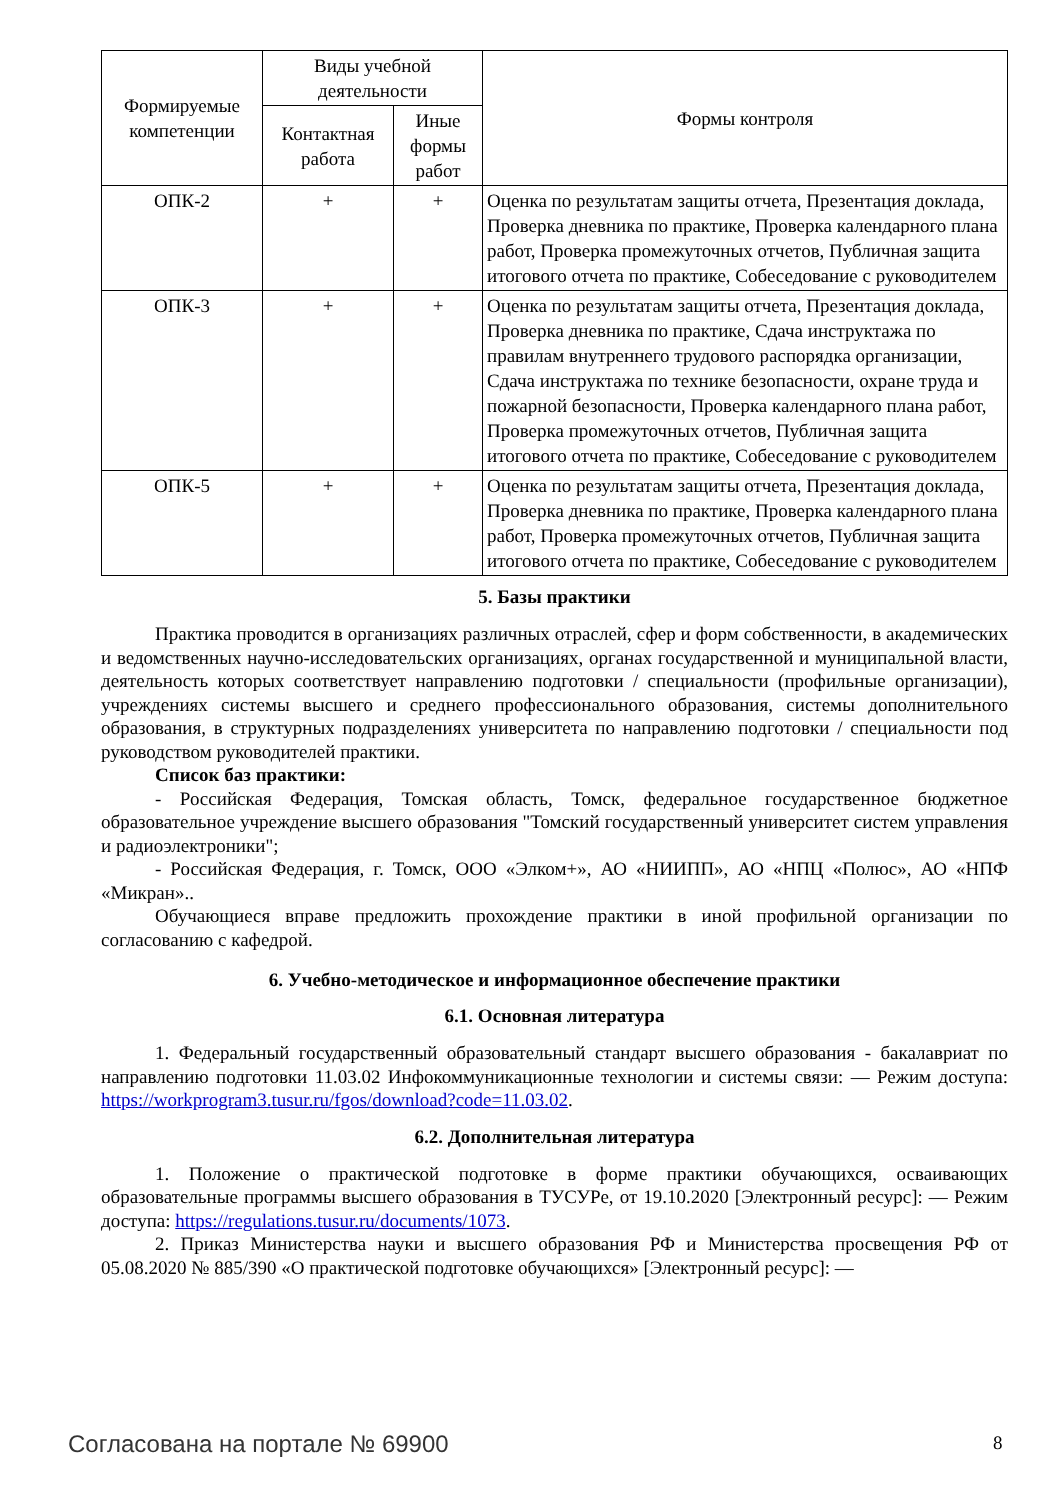| Формируемые компетенции | Виды учебной деятельности | | Формы контроля |
| --- | --- | --- | --- |
| | Контактная работа | Иные формы работ | |
| ОПК-2 | + | + | Оценка по результатам защиты отчета, Презентация доклада, Проверка дневника по практике, Проверка календарного плана работ, Проверка промежуточных отчетов, Публичная защита итогового отчета по практике, Собеседование с руководителем |
| ОПК-3 | + | + | Оценка по результатам защиты отчета, Презентация доклада, Проверка дневника по практике, Сдача инструктажа по правилам внутреннего трудового распорядка организации, Сдача инструктажа по технике безопасности, охране труда и пожарной безопасности, Проверка календарного плана работ, Проверка промежуточных отчетов, Публичная защита итогового отчета по практике, Собеседование с руководителем |
| ОПК-5 | + | + | Оценка по результатам защиты отчета, Презентация доклада, Проверка дневника по практике, Проверка календарного плана работ, Проверка промежуточных отчетов, Публичная защита итогового отчета по практике, Собеседование с руководителем |
5. Базы практики
Практика проводится в организациях различных отраслей, сфер и форм собственности, в академических и ведомственных научно-исследовательских организациях, органах государственной и муниципальной власти, деятельность которых соответствует направлению подготовки / специальности (профильные организации), учреждениях системы высшего и среднего профессионального образования, системы дополнительного образования, в структурных подразделениях университета по направлению подготовки / специальности под руководством руководителей практики.
Список баз практики:
- Российская Федерация, Томская область, Томск, федеральное государственное бюджетное образовательное учреждение высшего образования "Томский государственный университет систем управления и радиоэлектроники";
- Российская Федерация, г. Томск, ООО «Элком+», АО «НИИПП», АО «НПЦ «Полюс», АО «НПФ «Микран»..
Обучающиеся вправе предложить прохождение практики в иной профильной организации по согласованию с кафедрой.
6. Учебно-методическое и информационное обеспечение практики
6.1. Основная литература
1. Федеральный государственный образовательный стандарт высшего образования - бакалавриат по направлению подготовки 11.03.02 Инфокоммуникационные технологии и системы связи: — Режим доступа: https://workprogram3.tusur.ru/fgos/download?code=11.03.02.
6.2. Дополнительная литература
1. Положение о практической подготовке в форме практики обучающихся, осваивающих образовательные программы высшего образования в ТУСУРе, от 19.10.2020 [Электронный ресурс]: — Режим доступа: https://regulations.tusur.ru/documents/1073.
2. Приказ Министерства науки и высшего образования РФ и Министерства просвещения РФ от 05.08.2020 № 885/390 «О практической подготовке обучающихся» [Электронный ресурс]: —
Согласована на портале № 69900 8